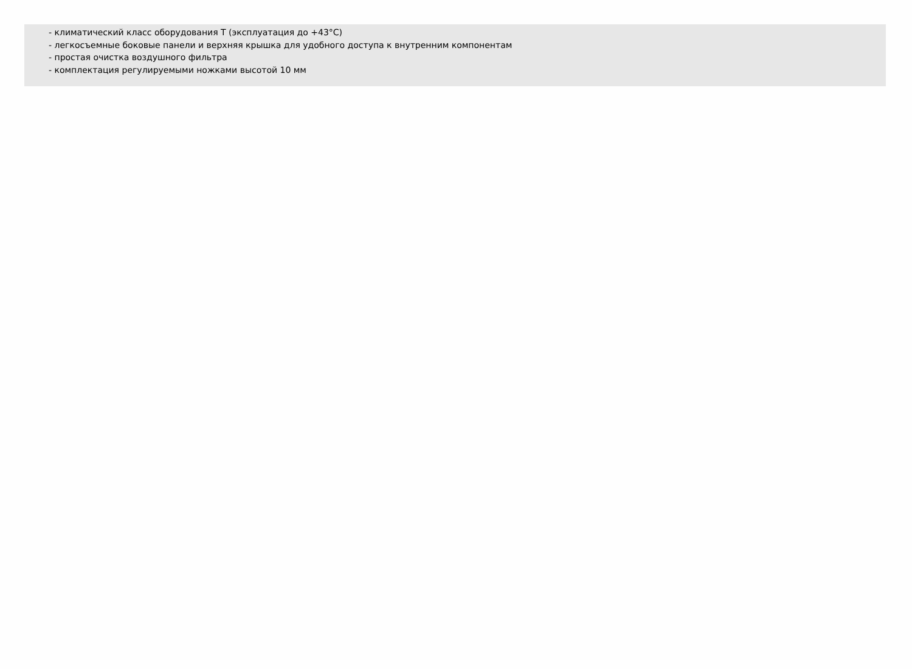- климатический класс оборудования Т (эксплуатация до +43°С)
- легкосъемные боковые панели и верхняя крышка для удобного доступа к внутренним компонентам
- простая очистка воздушного фильтра
- комплектация регулируемыми ножками высотой 10 мм